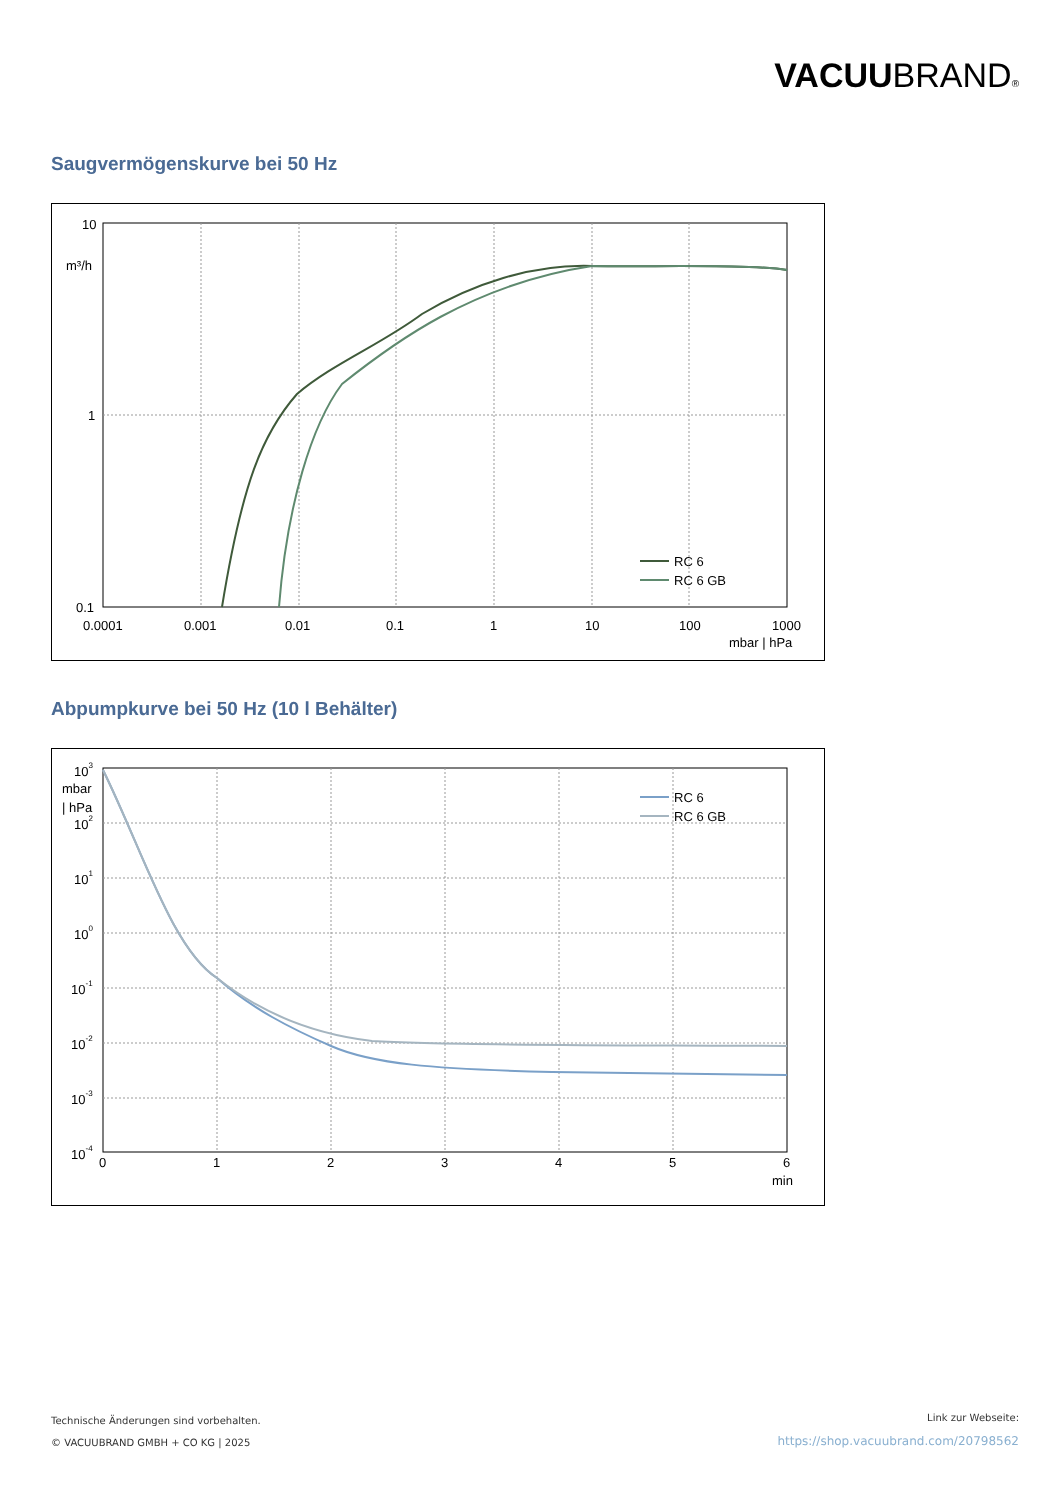VACUUBRAND®
Saugvermögenskurve bei 50 Hz
10
m³/h
1
0.1
0.0001
0.001
0.01
0.1
1
10
100
1000
mbar | hPa
RC 6
RC 6 GB
Abpumpkurve bei 50 Hz (10 l Behälter)
103
mbar
| hPa
102
101
100
10-1
10-2
10-3
10-4
0
1
2
3
4
5
6
min
RC 6
RC 6 GB
Technische Änderungen sind vorbehalten.
© VACUUBRAND GMBH + CO KG | 2025
Link zur Webseite:
https://shop.vacuubrand.com/20798562